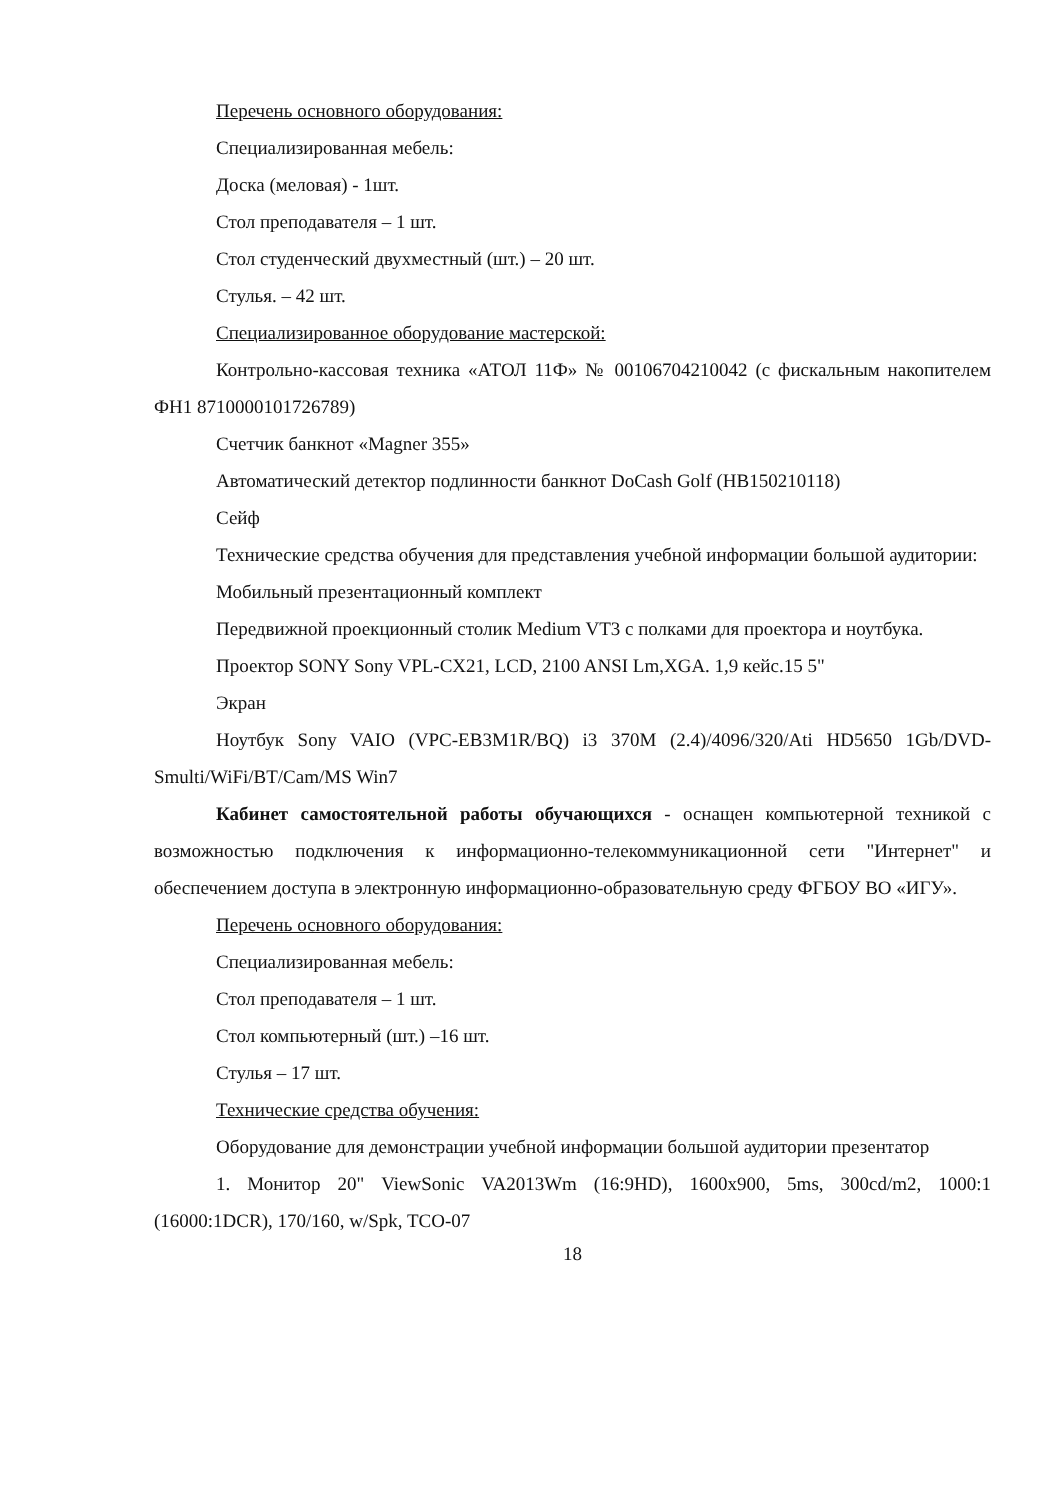Перечень основного оборудования:
Специализированная мебель:
Доска (меловая) - 1шт.
Стол преподавателя – 1 шт.
Стол студенческий двухместный (шт.) – 20 шт.
Стулья. – 42 шт.
Специализированное оборудование мастерской:
Контрольно-кассовая техника «АТОЛ 11Ф» № 00106704210042 (с фискальным накопителем ФН1 8710000101726789)
Счетчик банкнот «Magner 355»
Автоматический детектор подлинности банкнот DoCash Golf (HB150210118)
Сейф
Технические средства обучения для представления учебной информации большой аудитории:
Мобильный презентационный комплект
Передвижной проекционный столик Medium VT3 с полками для проектора и ноутбука.
Проектор SONY Sony VPL-CX21, LCD, 2100 ANSI Lm,XGA. 1,9 кейс.15 5"
Экран
Ноутбук Sony VAIO (VPC-EB3M1R/BQ) i3 370M (2.4)/4096/320/Ati HD5650 1Gb/DVD-Smulti/WiFi/BT/Cam/MS Win7
Кабинет самостоятельной работы обучающихся - оснащен компьютерной техникой с возможностью подключения к информационно-телекоммуникационной сети "Интернет" и обеспечением доступа в электронную информационно-образовательную среду ФГБОУ ВО «ИГУ».
Перечень основного оборудования:
Специализированная мебель:
Стол преподавателя – 1 шт.
Стол компьютерный (шт.) –16 шт.
Стулья – 17 шт.
Технические средства обучения:
Оборудование для демонстрации учебной информации большой аудитории презентатор
1. Монитор 20" ViewSonic VA2013Wm (16:9HD), 1600x900, 5ms, 300cd/m2, 1000:1 (16000:1DCR), 170/160, w/Spk, TCO-07
18